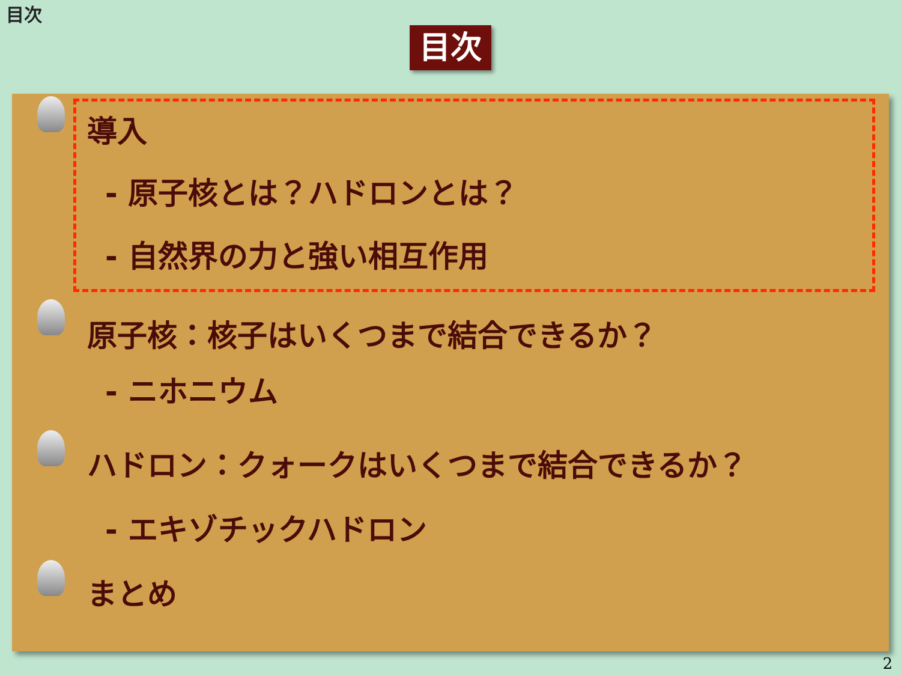目次
目次
導入
- 原子核とは？ハドロンとは？
- 自然界の力と強い相互作用
原子核：核子はいくつまで結合できるか？
- ニホニウム
ハドロン：クォークはいくつまで結合できるか？
- エキゾチックハドロン
まとめ
2